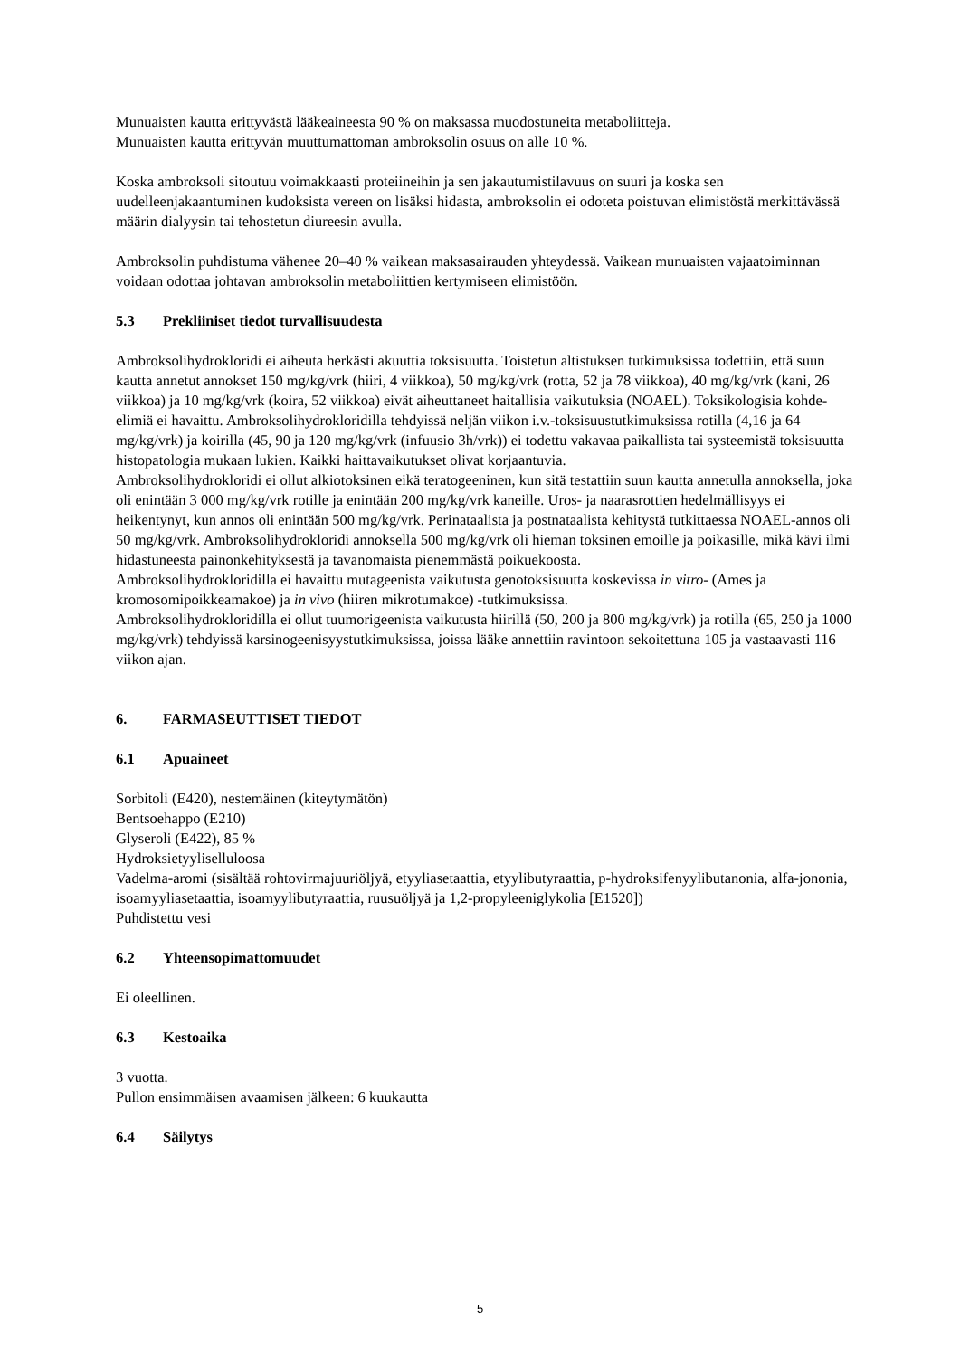Munuaisten kautta erittyvästä lääkeaineesta 90 % on maksassa muodostuneita metaboliitteja.
Munuaisten kautta erittyvän muuttumattoman ambroksolin osuus on alle 10 %.
Koska ambroksoli sitoutuu voimakkaasti proteiineihin ja sen jakautumistilavuus on suuri ja koska sen uudelleenjakaantuminen kudoksista vereen on lisäksi hidasta, ambroksolin ei odoteta poistuvan elimistöstä merkittävässä määrin dialyysin tai tehostetun diureesin avulla.
Ambroksolin puhdistuma vähenee 20–40 % vaikean maksasairauden yhteydessä. Vaikean munuaisten vajaatoiminnan voidaan odottaa johtavan ambroksolin metaboliittien kertymiseen elimistöön.
5.3 Prekliiniset tiedot turvallisuudesta
Ambroksolihydrokloridi ei aiheuta herkästi akuuttia toksisuutta. Toistetun altistuksen tutkimuksissa todettiin, että suun kautta annetut annokset 150 mg/kg/vrk (hiiri, 4 viikkoa), 50 mg/kg/vrk (rotta, 52 ja 78 viikkoa), 40 mg/kg/vrk (kani, 26 viikkoa) ja 10 mg/kg/vrk (koira, 52 viikkoa) eivät aiheuttaneet haitallisia vaikutuksia (NOAEL). Toksikologisia kohde-elimiä ei havaittu. Ambroksolihydrokloridilla tehdyissä neljän viikon i.v.-toksisuustutkimuksissa rotilla (4,16 ja 64 mg/kg/vrk) ja koirilla (45, 90 ja 120 mg/kg/vrk (infuusio 3h/vrk)) ei todettu vakavaa paikallista tai systeemistä toksisuutta histopatologia mukaan lukien. Kaikki haittavaikutukset olivat korjaantuvia.
Ambroksolihydrokloridi ei ollut alkiotoksinen eikä teratogeeninen, kun sitä testattiin suun kautta annetulla annoksella, joka oli enintään 3 000 mg/kg/vrk rotille ja enintään 200 mg/kg/vrk kaneille. Uros- ja naarasrottien hedelmällisyys ei heikentynyt, kun annos oli enintään 500 mg/kg/vrk. Perinataalista ja postnataalista kehitystä tutkittaessa NOAEL-annos oli 50 mg/kg/vrk. Ambroksolihydrokloridi annoksella 500 mg/kg/vrk oli hieman toksinen emoille ja poikasille, mikä kävi ilmi hidastuneesta painonkehityksestä ja tavanomaista pienemmästä poikuekoosta.
Ambroksolihydrokloridilla ei havaittu mutageenista vaikutusta genotoksisuutta koskevissa in vitro- (Ames ja kromosomipoikkeamakoe) ja in vivo (hiiren mikrotumakoe) -tutkimuksissa.
Ambroksolihydrokloridilla ei ollut tuumorigeenista vaikutusta hiirillä (50, 200 ja 800 mg/kg/vrk) ja rotilla (65, 250 ja 1000 mg/kg/vrk) tehdyissä karsinogeenisyystutkimuksissa, joissa lääke annettiin ravintoon sekoitettuna 105 ja vastaavasti 116 viikon ajan.
6. FARMASEUTTISET TIEDOT
6.1 Apuaineet
Sorbitoli (E420), nestemäinen (kiteytymätön)
Bentsoehappo (E210)
Glyseroli (E422), 85 %
Hydroksietyyliselluloosa
Vadelma-aromi (sisältää rohtovirmajuuriöljyä, etyyliasetaattia, etyylibutyraattia, p-hydroksifenyylibutanonia, alfa-jononia, isoamyyliasetaattia, isoamyylibutyraattia, ruusuöljyä ja 1,2-propyleeniglykolia [E1520])
Puhdistettu vesi
6.2 Yhteensopimattomuudet
Ei oleellinen.
6.3 Kestoaika
3 vuotta.
Pullon ensimmäisen avaamisen jälkeen: 6 kuukautta
6.4 Säilytys
5